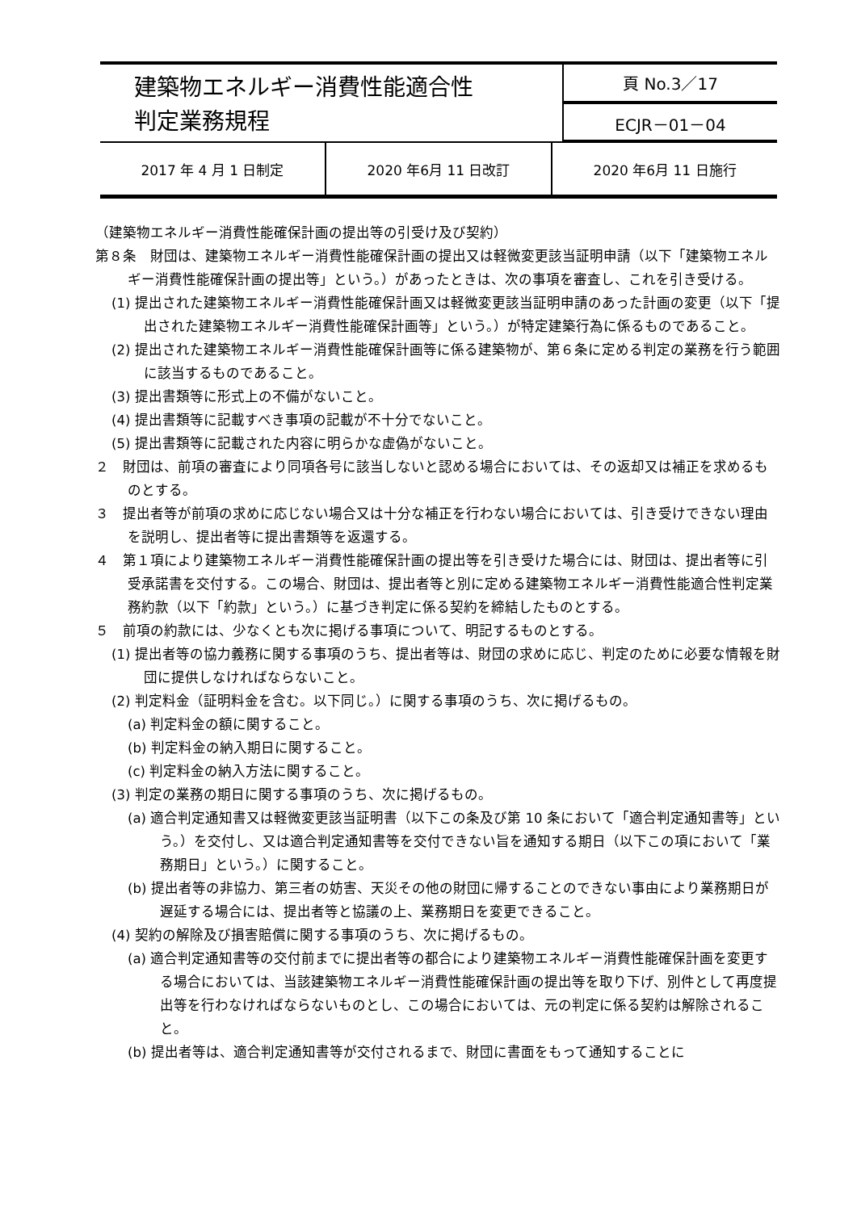| 建築物エネルギー消費性能適合性 判定業務規程 | 頁 No.3／17 |
| | ECJR－01－04 |
| 2017 年 4 月 1 日制定 | 2020 年6月 11 日改訂 | 2020 年6月 11 日施行 |
（建築物エネルギー消費性能確保計画の提出等の引受け及び契約）
第８条　財団は、建築物エネルギー消費性能確保計画の提出又は軽微変更該当証明申請（以下「建築物エネルギー消費性能確保計画の提出等」という。）があったときは、次の事項を審査し、これを引き受ける。
(1) 提出された建築物エネルギー消費性能確保計画又は軽微変更該当証明申請のあった計画の変更（以下「提出された建築物エネルギー消費性能確保計画等」という。）が特定建築行為に係るものであること。
(2) 提出された建築物エネルギー消費性能確保計画等に係る建築物が、第６条に定める判定の業務を行う範囲に該当するものであること。
(3) 提出書類等に形式上の不備がないこと。
(4) 提出書類等に記載すべき事項の記載が不十分でないこと。
(5) 提出書類等に記載された内容に明らかな虚偽がないこと。
２　財団は、前項の審査により同項各号に該当しないと認める場合においては、その返却又は補正を求めるものとする。
３　提出者等が前項の求めに応じない場合又は十分な補正を行わない場合においては、引き受けできない理由を説明し、提出者等に提出書類等を返還する。
４　第１項により建築物エネルギー消費性能確保計画の提出等を引き受けた場合には、財団は、提出者等に引受承諾書を交付する。この場合、財団は、提出者等と別に定める建築物エネルギー消費性能適合性判定業務約款（以下「約款」という。）に基づき判定に係る契約を締結したものとする。
５　前項の約款には、少なくとも次に掲げる事項について、明記するものとする。
(1) 提出者等の協力義務に関する事項のうち、提出者等は、財団の求めに応じ、判定のために必要な情報を財団に提供しなければならないこと。
(2) 判定料金（証明料金を含む。以下同じ。）に関する事項のうち、次に掲げるもの。
(a) 判定料金の額に関すること。
(b) 判定料金の納入期日に関すること。
(c) 判定料金の納入方法に関すること。
(3) 判定の業務の期日に関する事項のうち、次に掲げるもの。
(a) 適合判定通知書又は軽微変更該当証明書（以下この条及び第 10 条において「適合判定通知書等」という。）を交付し、又は適合判定通知書等を交付できない旨を通知する期日（以下この項において「業務期日」という。）に関すること。
(b) 提出者等の非協力、第三者の妨害、天災その他の財団に帰することのできない事由により業務期日が遅延する場合には、提出者等と協議の上、業務期日を変更できること。
(4) 契約の解除及び損害賠償に関する事項のうち、次に掲げるもの。
(a) 適合判定通知書等の交付前までに提出者等の都合により建築物エネルギー消費性能確保計画を変更する場合においては、当該建築物エネルギー消費性能確保計画の提出等を取り下げ、別件として再度提出等を行わなければならないものとし、この場合においては、元の判定に係る契約は解除されること。
(b) 提出者等は、適合判定通知書等が交付されるまで、財団に書面をもって通知することに